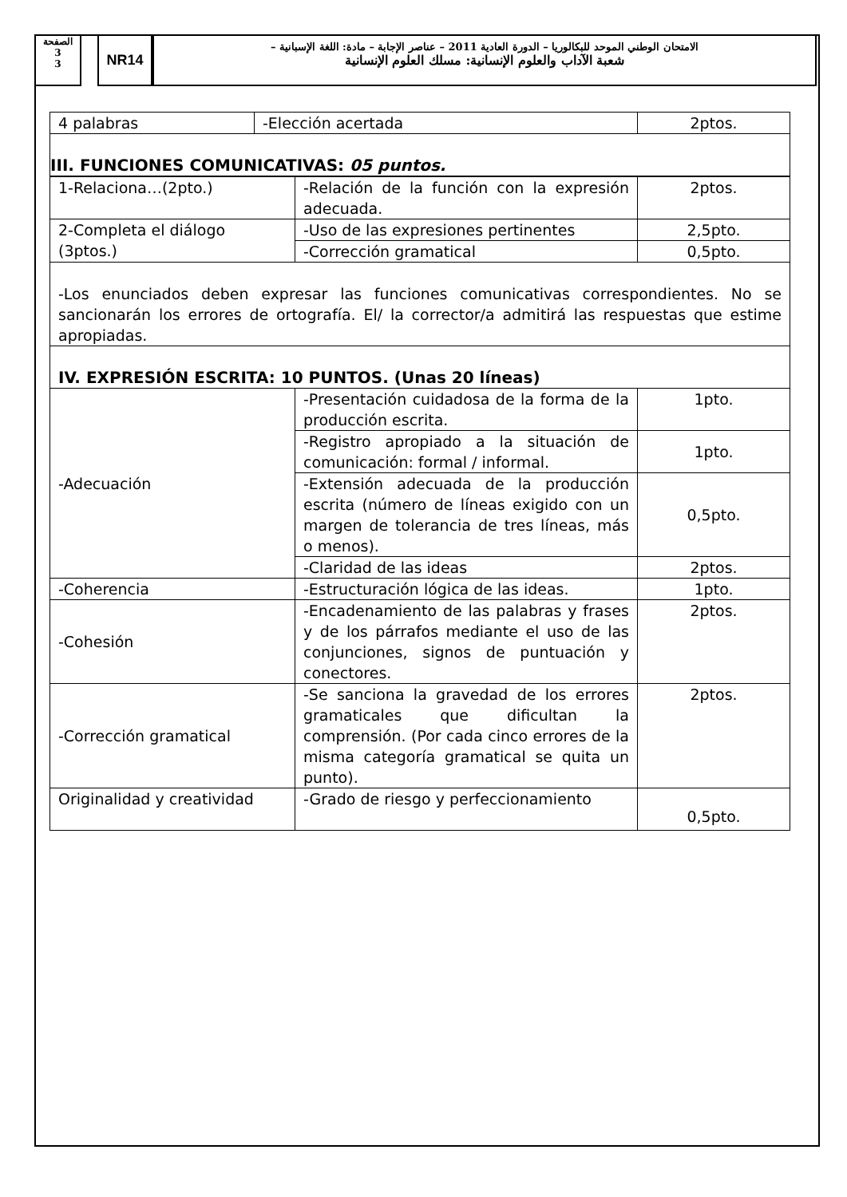الصفحة
3
3
NR14
الامتحان الوطني الموحد للبكالوريا – الدورة العادية 2011 – عناصر الإجابة – مادة: اللغة الإسبانية –
شعبة الآداب والعلوم الإنسانية: مسلك العلوم الإنسانية
| 4 palabras | -Elección acertada | 2ptos. |
| III. FUNCIONES COMUNICATIVAS: 05 puntos. | | |
| 1-Relaciona…(2pto.) | -Relación de la función con la expresión adecuada. | 2ptos. |
| 2-Completa el diálogo (3ptos.) | -Uso de las expresiones pertinentes | 2,5pto. |
| | -Corrección gramatical | 0,5pto. |
| -Los enunciados deben expresar las funciones comunicativas correspondientes. No se sancionarán los errores de ortografía. El/ la corrector/a admitirá las respuestas que estime apropiadas. | | |
| IV. EXPRESIÓN ESCRITA: 10 PUNTOS. (Unas 20 líneas) | | |
| -Adecuación | -Presentación cuidadosa de la forma de la producción escrita. | 1pto. |
| | -Registro apropiado a la situación de comunicación: formal / informal. | 1pto. |
| | -Extensión adecuada de la producción escrita (número de líneas exigido con un margen de tolerancia de tres líneas, más o menos). | 0,5pto. |
| | -Claridad de las ideas | 2ptos. |
| -Coherencia | -Estructuración lógica de las ideas. | 1pto. |
| -Cohesión | -Encadenamiento de las palabras y frases y de los párrafos mediante el uso de las conjunciones, signos de puntuación y conectores. | 2ptos. |
| -Corrección gramatical | -Se sanciona la gravedad de los errores gramaticales que dificultan la comprensión. (Por cada cinco errores de la misma categoría gramatical se quita un punto). | 2ptos. |
| Originalidad y creatividad | -Grado de riesgo y perfeccionamiento | 0,5pto. |